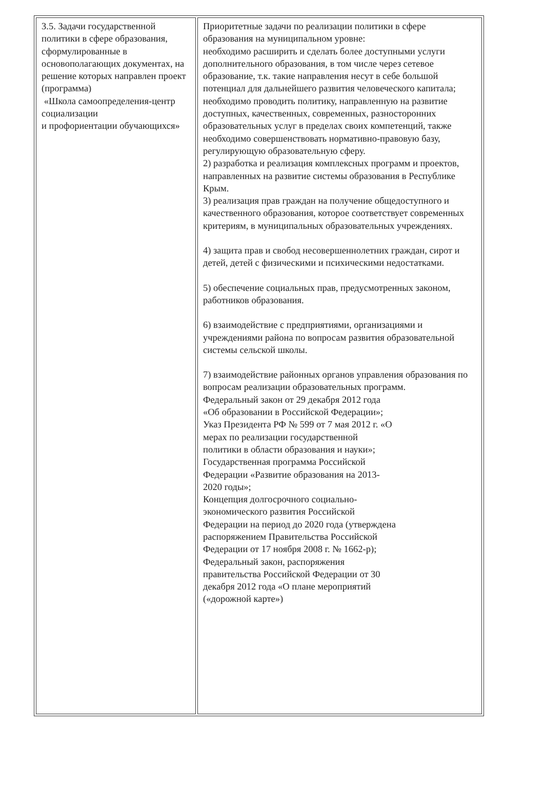| 3.5. Задачи государственной политики в сфере образования, сформулированные в основополагающих документах, на решение которых направлен проект (программа) «Школа самоопределения-центр социализации и профориентации обучающихся» | Приоритетные задачи по реализации политики в сфере образования на муниципальном уровне: необходимо расширить и сделать более доступными услуги дополнительного образования, в том числе через сетевое образование, т.к. такие направления несут в себе большой потенциал для дальнейшего развития человеческого капитала; необходимо проводить политику, направленную на развитие доступных, качественных, современных, разносторонних образовательных услуг в пределах своих компетенций, также необходимо совершенствовать нормативно-правовую базу, регулирующую образовательную сферу. 2) разработка и реализация комплексных программ и проектов, направленных на развитие системы образования в Республике Крым. 3) реализация прав граждан на получение общедоступного и качественного образования, которое соответствует современных критериям, в муниципальных образовательных учреждениях. 4) защита прав и свобод несовершеннолетних граждан, сирот и детей, детей с физическими и психическими недостатками. 5) обеспечение социальных прав, предусмотренных законом, работников образования. 6) взаимодействие с предприятиями, организациями и учреждениями района по вопросам развития образовательной системы сельской школы. 7) взаимодействие районных органов управления образования по вопросам реализации образовательных программ. Федеральный закон от 29 декабря 2012 года «Об образовании в Российской Федерации»; Указ Президента РФ № 599 от 7 мая 2012 г. «О мерах по реализации государственной политики в области образования и науки»; Государственная программа Российской Федерации «Развитие образования на 2013-2020 годы»; Концепция долгосрочного социально-экономического развития Российской Федерации на период до 2020 года (утверждена распоряжением Правительства Российской Федерации от 17 ноября 2008 г. № 1662-р); Федеральный закон, распоряжения правительства Российской Федерации от 30 декабря 2012 года «О плане мероприятий («дорожной карте») |